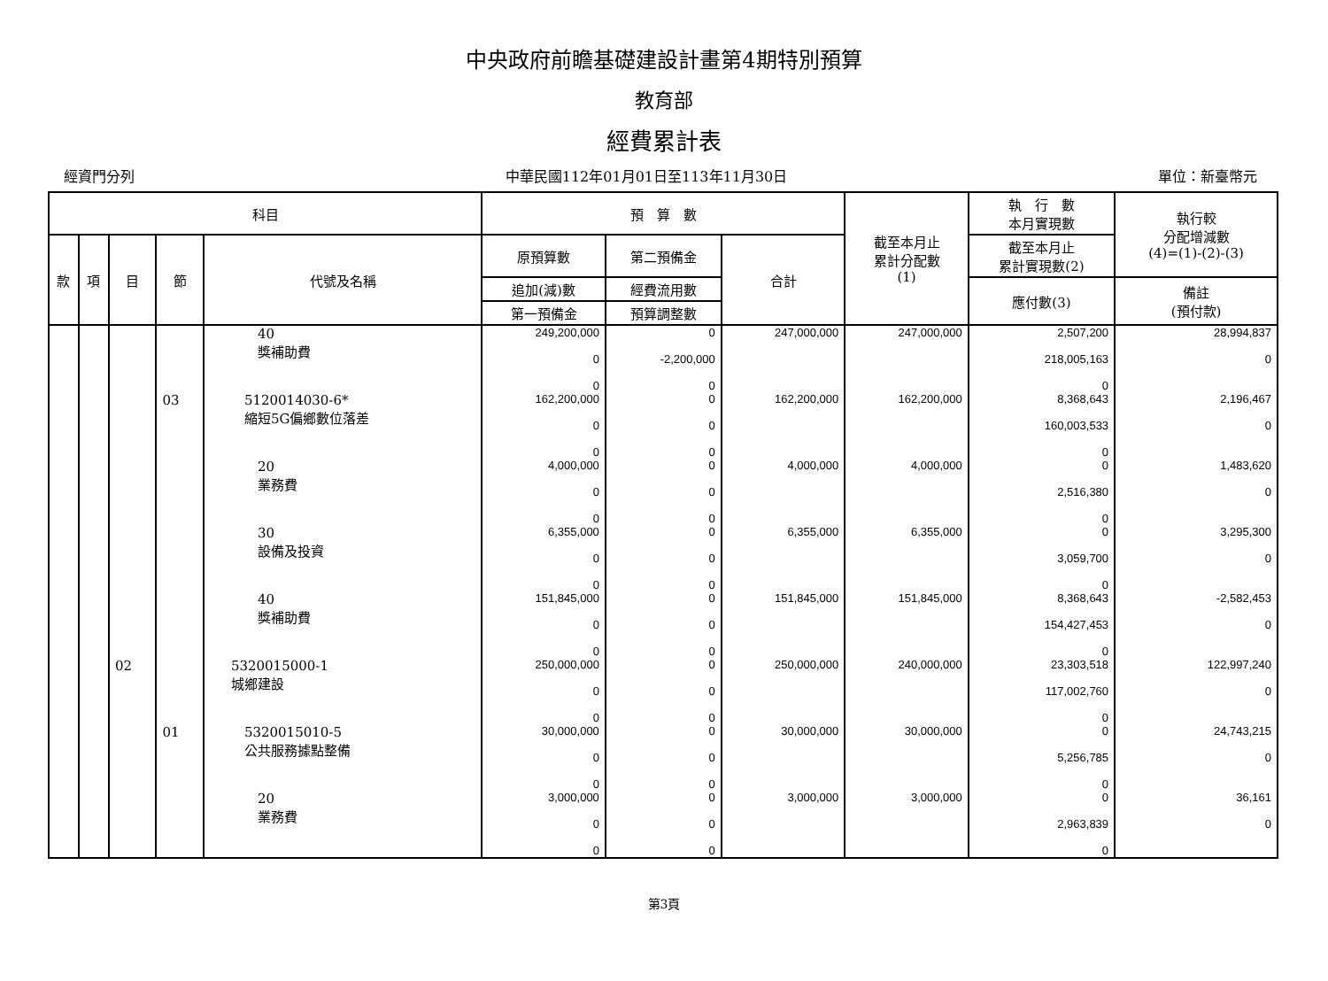中央政府前瞻基礎建設計畫第4期特別預算
教育部
經費累計表
經資門分列 中華民國112年01月01日至113年11月30日 單位：新臺幣元
| 科目 | | | | | 預 算 數 | | | 截至本月止 累計分配數 (1) | 執 行 數 本月實現數 | 執行較 分配增減數 (4)=(1)-(2)-(3) |
| --- | --- | --- | --- | --- | --- | --- | --- | --- | --- | --- |
| 款 | 項 | 目 | 節 | 代號及名稱 | 原預算數 | 第二預備金 | 合計 | | 截至本月止 累計實現數(2) | |
| | | | | | 追加(減)數 | 經費流用數 | | | 應付數(3) | 備註 (預付款) |
| | | | | | 第一預備金 | 預算調整數 | | | | |
| | | | | 40 獎補助費 | 249,200,000 0 0 | 0 -2,200,000 0 | 247,000,000 | 247,000,000 | 2,507,200 218,005,163 0 | 28,994,837 0 |
| | | | 03 | 5120014030-6* 縮短5G偏鄉數位落差 | 162,200,000 0 0 | 0 0 0 | 162,200,000 | 162,200,000 | 8,368,643 160,003,533 0 | 2,196,467 0 |
| | | | | 20 業務費 | 4,000,000 0 0 | 0 0 0 | 4,000,000 | 4,000,000 | 0 2,516,380 0 | 1,483,620 0 |
| | | | | 30 設備及投資 | 6,355,000 0 0 | 0 0 0 | 6,355,000 | 6,355,000 | 0 3,059,700 0 | 3,295,300 0 |
| | | | | 40 獎補助費 | 151,845,000 0 0 | 0 0 0 | 151,845,000 | 151,845,000 | 8,368,643 154,427,453 0 | -2,582,453 0 |
| | | 02 | | 5320015000-1 城鄉建設 | 250,000,000 0 0 | 0 0 0 | 250,000,000 | 240,000,000 | 23,303,518 117,002,760 0 | 122,997,240 0 |
| | | | 01 | 5320015010-5 公共服務據點整備 | 30,000,000 0 0 | 0 0 0 | 30,000,000 | 30,000,000 | 0 5,256,785 0 | 24,743,215 0 |
| | | | | 20 業務費 | 3,000,000 0 0 | 0 0 0 | 3,000,000 | 3,000,000 | 0 2,963,839 0 | 36,161 0 |
第3頁